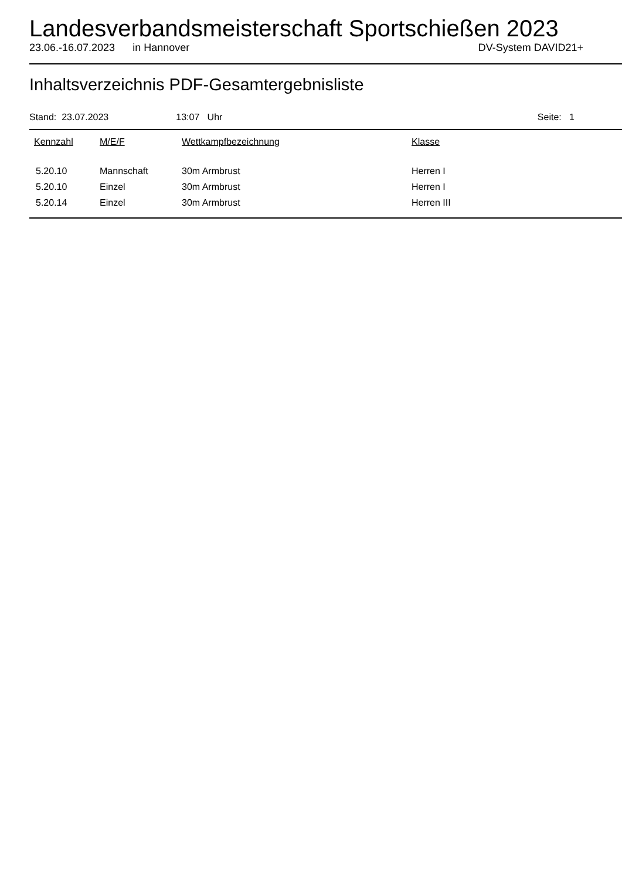Landesverbandsmeisterschaft Sportschießen 2023
23.06.-16.07.2023 in Hannover DV-System DAVID21+
Inhaltsverzeichnis PDF-Gesamtergebnisliste
Stand: 23.07.2023 13:07 Uhr Seite: 1
| Kennzahl | M/E/F | Wettkampfbezeichnung | Klasse |
| --- | --- | --- | --- |
| 5.20.10 | Mannschaft | 30m Armbrust | Herren I |
| 5.20.10 | Einzel | 30m Armbrust | Herren I |
| 5.20.14 | Einzel | 30m Armbrust | Herren III |